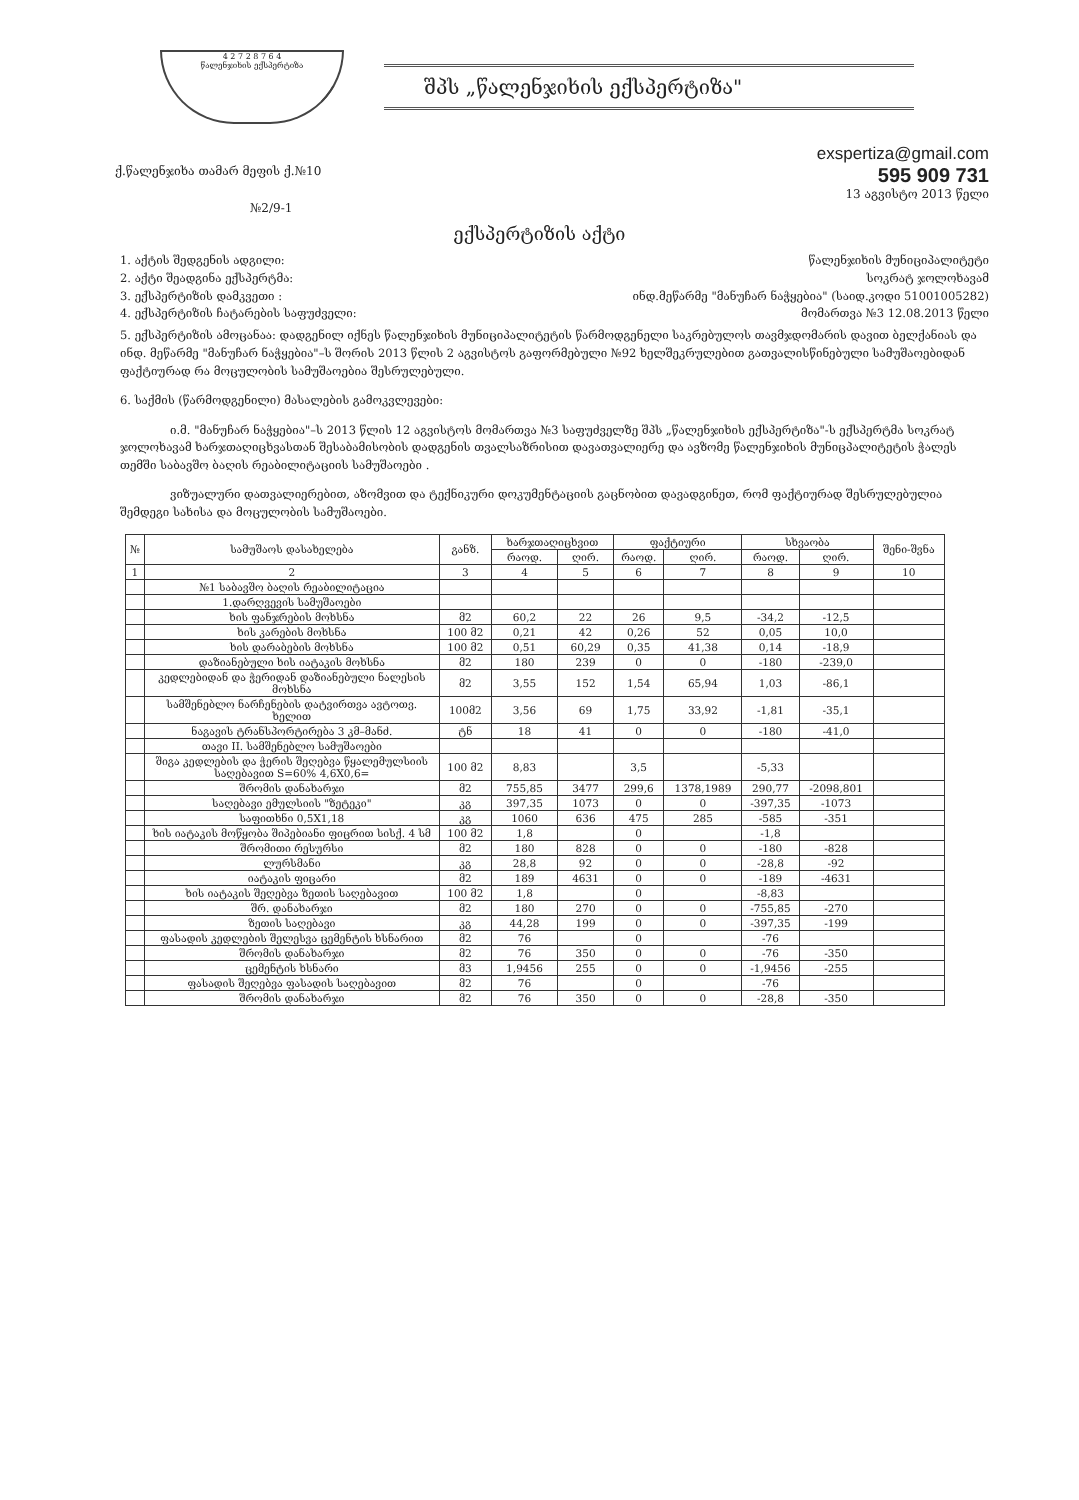4 2 7 2 8 7 6 4
წალენჯიხის ექსპერტიზა
შპს „წალენჯიხის ექსპერტიზა"
ქ.წალენჯიხა თამარ მეფის ქ.№10
exspertiza@gmail.com
595 909 731
13 აგვისტო 2013 წელი
№2/9-1
ექსპერტიზის აქტი
1. აქტის შედგენის ადგილი: წალენჯიხის მუნიციპალიტეტი
2. აქტი შეადგინა ექსპერტმა: სოკრატ ჯოლოხავამ
3. ექსპერტიზის დამკვეთი : ინდ.მეწარმე "მანუჩარ ნაჭყებია" (საიდ.კოდი 51001005282)
4. ექსპერტიზის ჩატარების საფუძველი: მომართვა №3 12.08.2013 წელი
5. ექსპერტიზის ამოცანაა: დადგენილ იქნეს წალენჯიხის მუნიციპალიტეტის წარმოდგენელი საკრებულოს თავმჯდომარის დავით ბელქანიას და ინდ. მეწარმე "მანუჩარ ნაჭყებია"–ს შორის 2013 წლის 2 აგვისტოს გაფორმებული №92 ხელშეკრულებით გათვალისწინებული სამუშაოებიდან ფაქტიურად რა მოცულობის სამუშაოებია შესრულებული.
6. საქმის (წარმოდგენილი) მასალების გამოკვლევები:
ი.მ. "მანუჩარ ნაჭყებია"–ს 2013 წლის 12 აგვისტოს მომართვა №3 საფუძველზე შპს „წალენჯიხის ექსპერტიზა"-ს ექსპერტმა სოკრატ ჯოლოხავამ ხარჯთაღიცხვასთან შესაბამისობის დადგენის თვალსაზრისით დავათვალიერე და ავზომე წალენჯიხის მუნიცპალიტეტის ჭალეს თემში საბავშო ბაღის რეაბილიტაციის სამუშაოები .
ვიზუალური დათვალიერებით, აზომვით და ტექნიკური დოკუმენტაციის გაცნობით დავადგინეთ, რომ ფაქტიურად შესრულებულია შემდეგი სახისა და მოცულობის სამუშაოები.
| № | სამუშაოს დასახელება | განზ. | ხარჯთაღიცხვით | | ფაქტიური | | სხვაობა | | შენი-შვნა |
| --- | --- | --- | --- | --- | --- | --- | --- | --- | --- |
| | | | რაოდ. | ღირ. | რაოდ. | ღირ. | რაოდ. | ღირ. | |
| 1 | 2 | 3 | 4 | 5 | 6 | 7 | 8 | 9 | 10 |
| | №1 საბავშო ბაღის რეაბილიტაცია | | | | | | | | |
| | 1.დარღვევის სამუშაოები | | | | | | | | |
| | ხის ფანჯრების მოხსნა | მ2 | 60,2 | 22 | 26 | 9,5 | -34,2 | -12,5 | |
| | ხის კარების მოხსნა | 100 მ2 | 0,21 | 42 | 0,26 | 52 | 0,05 | 10,0 | |
| | ხის დარაბების მოხსნა | 100 მ2 | 0,51 | 60,29 | 0,35 | 41,38 | 0,14 | -18,9 | |
| | დაზიანებული ხის იატაკის მოხსნა | მ2 | 180 | 239 | 0 | 0 | -180 | -239,0 | |
| | კედლებიდან და ჭერიდან დაზიანებული ნალესის მოხსნა | მ2 | 3,55 | 152 | 1,54 | 65,94 | 1,03 | -86,1 | |
| | სამშენებლო ნარჩენების დატვირთვა ავტოთვ. ხელით | 100მ2 | 3,56 | 69 | 1,75 | 33,92 | -1,81 | -35,1 | |
| | ნაგავის ტრანსპორტირება 3 კმ–მანძ. | ტნ | 18 | 41 | 0 | 0 | -180 | -41,0 | |
| | თავი II. სამშენებლო სამუშაოები | | | | | | | | |
| | შიგა კედლების და ჭერის შეღებვა წყალემულსიის საღებავით S=60% 4,6X0,6= | 100 მ2 | 8,83 | | 3,5 | | -5,33 | | |
| | შრომის დანახარჯი | მ2 | 755,85 | 3477 | 299,6 | 1378,1989 | 290,77 | -2098,801 | |
| | საღებავი ემულსიის "ზეტეკი" | კგ | 397,35 | 1073 | 0 | 0 | -397,35 | -1073 | |
| | საფითხნი 0,5X1,18 | კგ | 1060 | 636 | 475 | 285 | -585 | -351 | |
| | ხის იატაკის მოწყობა შიპებიანი ფიცრით სისქ. 4 სმ | 100 მ2 | 1,8 | | 0 | | -1,8 | | |
| | შრომითი რესურსი | მ2 | 180 | 828 | 0 | 0 | -180 | -828 | |
| | ლურსმანი | კგ | 28,8 | 92 | 0 | 0 | -28,8 | -92 | |
| | იატაკის ფიცარი | მ2 | 189 | 4631 | 0 | 0 | -189 | -4631 | |
| | ხის იატაკის შეღებვა ზეთის საღებავით | 100 მ2 | 1,8 | | 0 | | -8,83 | | |
| | შრ. დანახარჯი | მ2 | 180 | 270 | 0 | 0 | -755,85 | -270 | |
| | ზეთის საღებავი | კგ | 44,28 | 199 | 0 | 0 | -397,35 | -199 | |
| | ფასადის კედლების შელესვა ცემენტის ხსნარით | მ2 | 76 | | 0 | | -76 | | |
| | შრომის დანახარჯი | მ2 | 76 | 350 | 0 | 0 | -76 | -350 | |
| | ცემენტის ხსნარი | მ3 | 1,9456 | 255 | 0 | 0 | -1,9456 | -255 | |
| | ფასადის შეღებვა ფასადის საღებავით | მ2 | 76 | | 0 | | -76 | | |
| | შრომის დანახარჯი | მ2 | 76 | 350 | 0 | 0 | -28,8 | -350 | |